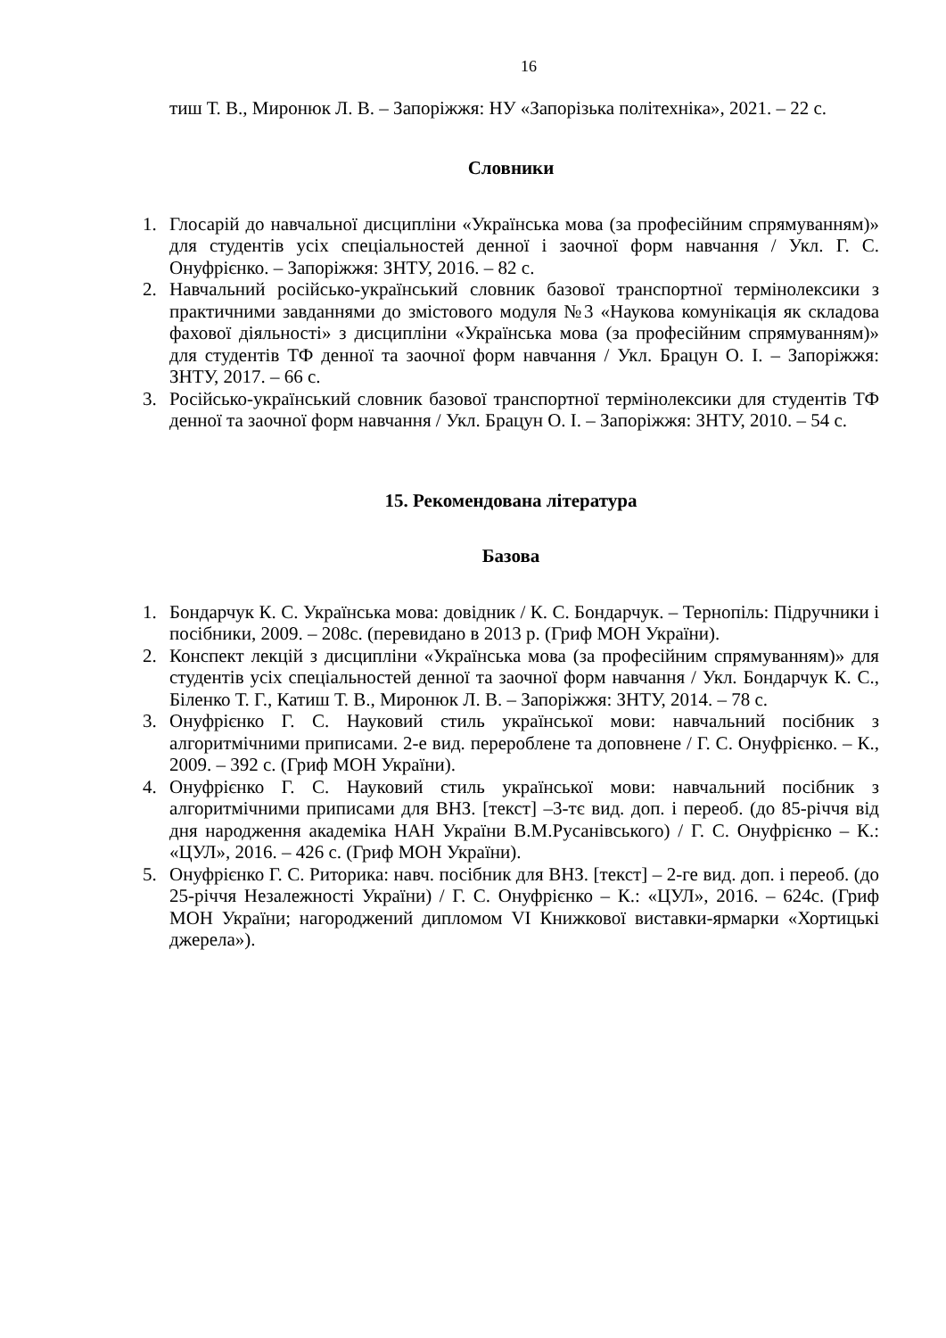16
тиш Т. В., Миронюк Л. В. – Запоріжжя: НУ «Запорізька політехніка», 2021. – 22 с.
Словники
1. Глосарій до навчальної дисципліни «Українська мова (за професійним спрямуванням)» для студентів усіх спеціальностей денної і заочної форм навчання / Укл. Г. С. Онуфрієнко. – Запоріжжя: ЗНТУ, 2016. – 82 с.
2. Навчальний російсько-український словник базової транспортної термінолексики з практичними завданнями до змістового модуля №3 «Наукова комунікація як складова фахової діяльності» з дисципліни «Українська мова (за професійним спрямуванням)» для студентів ТФ денної та заочної форм навчання / Укл. Брацун О. І. – Запоріжжя: ЗНТУ, 2017. – 66 с.
3. Російсько-український словник базової транспортної термінолексики для студентів ТФ денної та заочної форм навчання / Укл. Брацун О. І. – Запоріжжя: ЗНТУ, 2010. – 54 с.
15. Рекомендована література
Базова
1. Бондарчук К. С. Українська мова: довідник / К. С. Бондарчук. – Тернопіль: Підручники і посібники, 2009. – 208с. (перевидано в 2013 р. (Гриф МОН України).
2. Конспект лекцій з дисципліни «Українська мова (за професійним спрямуванням)» для студентів усіх спеціальностей денної та заочної форм навчання / Укл. Бондарчук К. С., Біленко Т. Г., Катиш Т. В., Миронюк Л. В. – Запоріжжя: ЗНТУ, 2014. – 78 с.
3. Онуфрієнко Г. С. Науковий стиль української мови: навчальний посібник з алгоритмічними приписами. 2-е вид. перероблене та доповнене / Г. С. Онуфрієнко. – К., 2009. – 392 с. (Гриф МОН України).
4. Онуфрієнко Г. С. Науковий стиль української мови: навчальний посібник з алгоритмічними приписами для ВНЗ. [текст] –3-тє вид. доп. і переоб. (до 85-річчя від дня народження академіка НАН України В.М.Русанівського) / Г. С. Онуфрієнко – К.: «ЦУЛ», 2016. – 426 с. (Гриф МОН України).
5. Онуфрієнко Г. С. Риторика: навч. посібник для ВНЗ. [текст] – 2-ге вид. доп. і переоб. (до 25-річчя Незалежності України) / Г. С. Онуфрієнко – К.: «ЦУЛ», 2016. – 624с. (Гриф МОН України; нагороджений дипломом VI Книжкової виставки-ярмарки «Хортицькі джерела»).